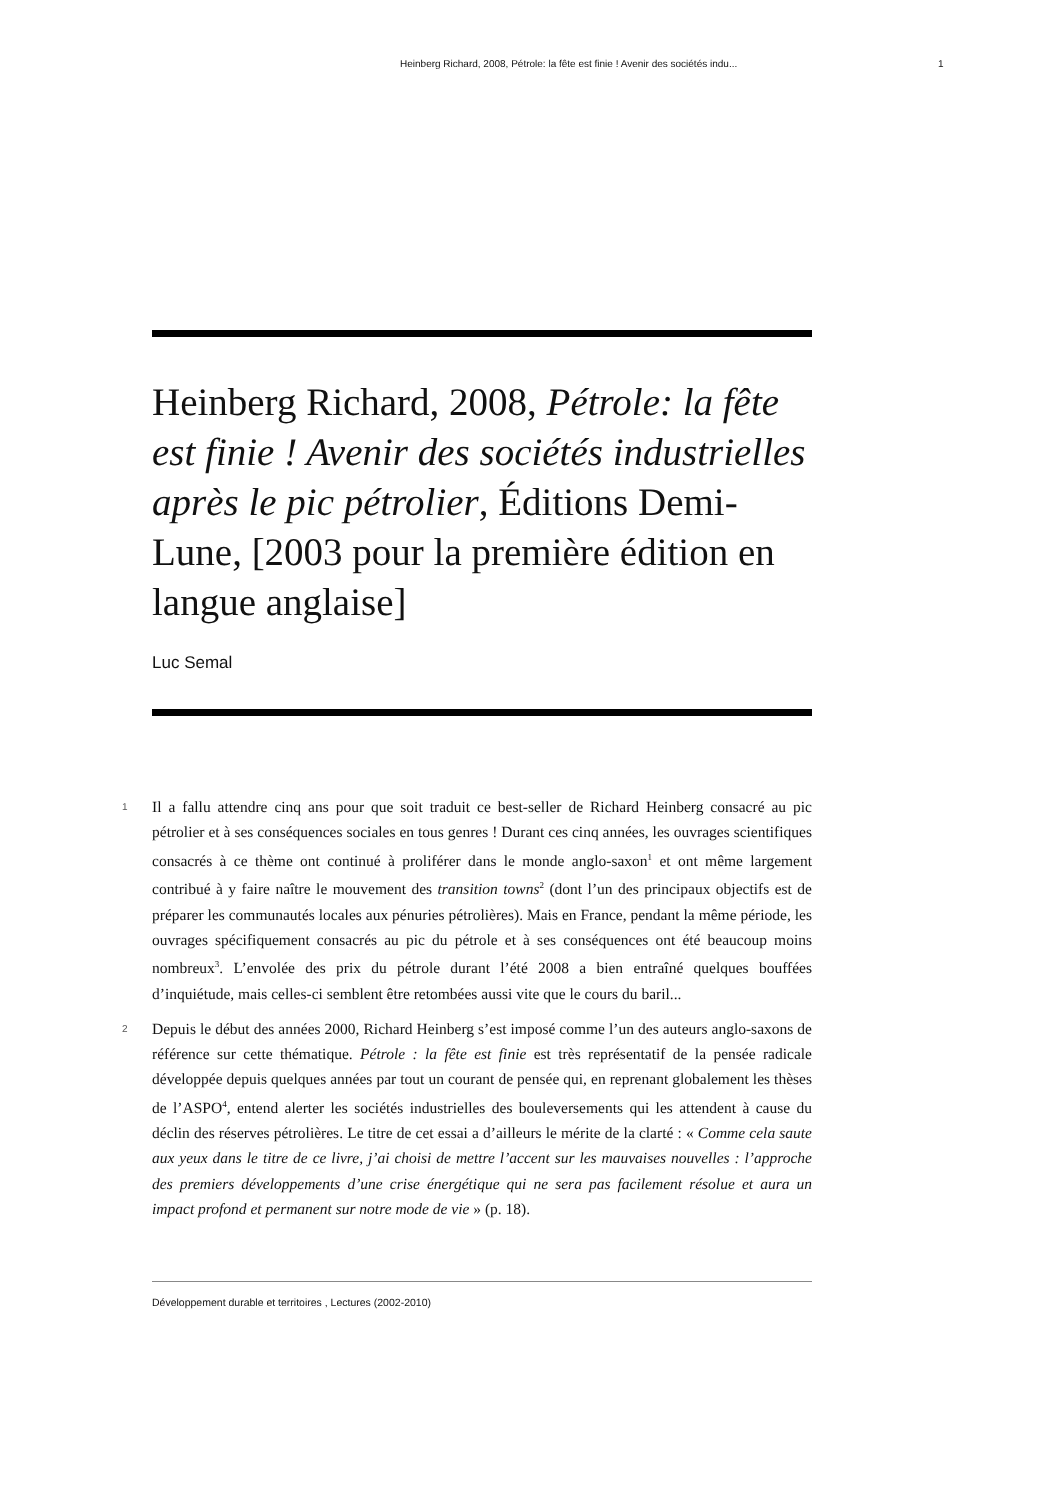Heinberg Richard, 2008, Pétrole: la fête est finie ! Avenir des sociétés indu... 1
Heinberg Richard, 2008, Pétrole: la fête est finie ! Avenir des sociétés industrielles après le pic pétrolier, Éditions Demi-Lune, [2003 pour la première édition en langue anglaise]
Luc Semal
1 Il a fallu attendre cinq ans pour que soit traduit ce best-seller de Richard Heinberg consacré au pic pétrolier et à ses conséquences sociales en tous genres ! Durant ces cinq années, les ouvrages scientifiques consacrés à ce thème ont continué à proliférer dans le monde anglo-saxon<sup>1</sup> et ont même largement contribué à y faire naître le mouvement des transition towns<sup>2</sup> (dont l’un des principaux objectifs est de préparer les communautés locales aux pénuries pétrolières). Mais en France, pendant la même période, les ouvrages spécifiquement consacrés au pic du pétrole et à ses conséquences ont été beaucoup moins nombreux<sup>3</sup>. L’envolée des prix du pétrole durant l’été 2008 a bien entraîné quelques bouffées d’inquiétude, mais celles-ci semblent être retombées aussi vite que le cours du baril...
2 Depuis le début des années 2000, Richard Heinberg s’est imposé comme l’un des auteurs anglo-saxons de référence sur cette thématique. Pétrole : la fête est finie est très représentatif de la pensée radicale développée depuis quelques années par tout un courant de pensée qui, en reprenant globalement les thèses de l’ASPO<sup>4</sup>, entend alerter les sociétés industrielles des bouleversements qui les attendent à cause du déclin des réserves pétrolières. Le titre de cet essai a d’ailleurs le mérite de la clarté : « Comme cela saute aux yeux dans le titre de ce livre, j’ai choisi de mettre l’accent sur les mauvaises nouvelles : l’approche des premiers développements d’une crise énergétique qui ne sera pas facilement résolue et aura un impact profond et permanent sur notre mode de vie » (p. 18).
Développement durable et territoires , Lectures (2002-2010)